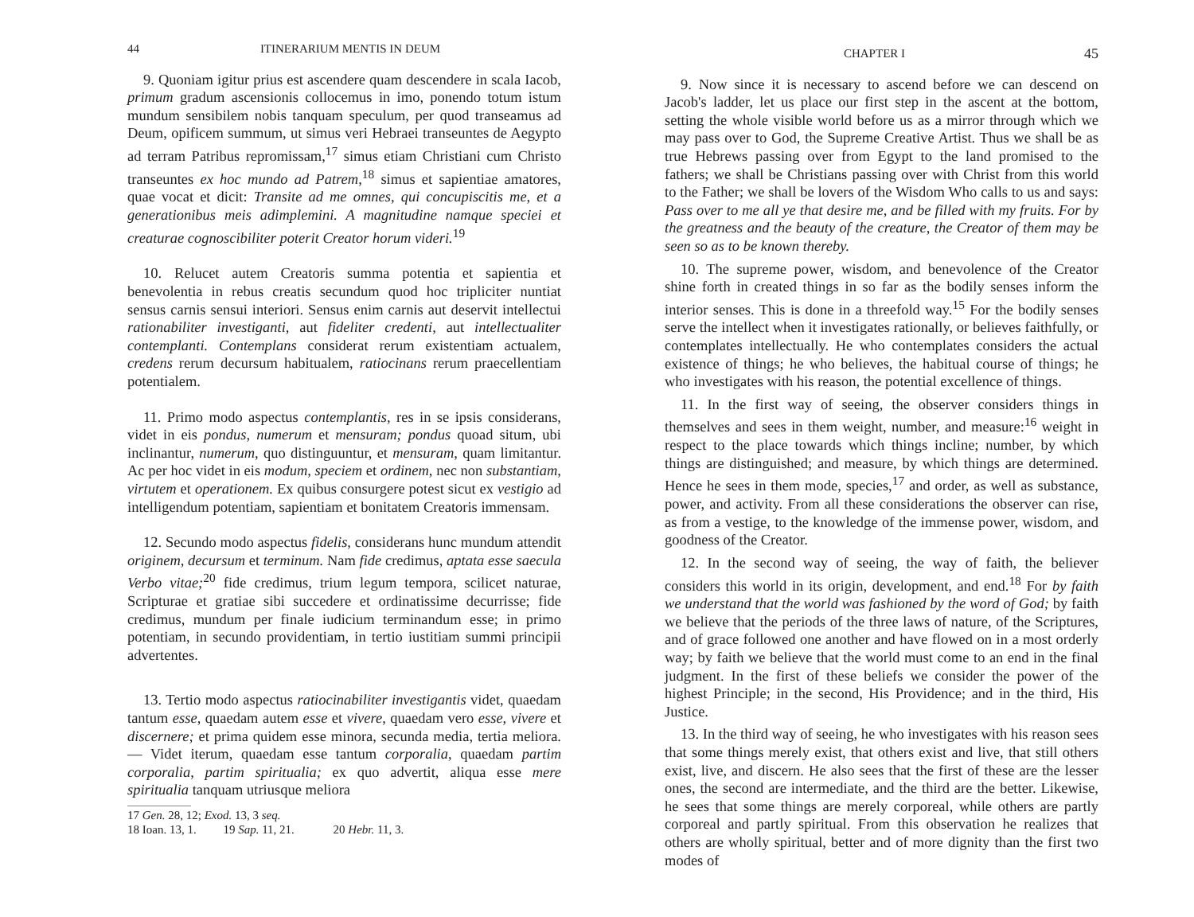44 ITINERARIUM MENTIS IN DEUM
9. Quoniam igitur prius est ascendere quam descendere in scala Iacob, primum gradum ascensionis collocemus in imo, ponendo totum istum mundum sensibilem nobis tanquam speculum, per quod transeamus ad Deum, opificem summum, ut simus veri Hebraei transeuntes de Aegypto ad terram Patribus repromissam,<sup>17</sup> simus etiam Christiani cum Christo transeuntes ex hoc mundo ad Patrem,<sup>18</sup> simus et sapientiae amatores, quae vocat et dicit: Transite ad me omnes, qui concupiscitis me, et a generationibus meis adimplemini. A magnitudine namque speciei et creaturae cognoscibiliter poterit Creator horum videri.<sup>19</sup>
10. Relucet autem Creatoris summa potentia et sapientia et benevolentia in rebus creatis secundum quod hoc tripliciter nuntiat sensus carnis sensui interiori. Sensus enim carnis aut deservit intellectui rationabiliter investiganti, aut fideliter credenti, aut intellectualiter contemplanti. Contemplans considerat rerum existentiam actualem, credens rerum decursum habitualem, ratiocinans rerum praecellentiam potentialem.
11. Primo modo aspectus contemplantis, res in se ipsis considerans, videt in eis pondus, numerum et mensuram; pondus quoad situm, ubi inclinantur, numerum, quo distinguuntur, et mensuram, quam limitantur. Ac per hoc videt in eis modum, speciem et ordinem, nec non substantiam, virtutem et operationem. Ex quibus consurgere potest sicut ex vestigio ad intelligendum potentiam, sapientiam et bonitatem Creatoris immensam.
12. Secundo modo aspectus fidelis, considerans hunc mundum attendit originem, decursum et terminum. Nam fide credimus, aptata esse saecula Verbo vitae;<sup>20</sup> fide credimus, trium legum tempora, scilicet naturae, Scripturae et gratiae sibi succedere et ordinatissime decurrisse; fide credimus, mundum per finale iudicium terminandum esse; in primo potentiam, in secundo providentiam, in tertio iustitiam summi principii advertentes.
13. Tertio modo aspectus ratiocinabiliter investigantis videt, quaedam tantum esse, quaedam autem esse et vivere, quaedam vero esse, vivere et discernere; et prima quidem esse minora, secunda media, tertia meliora. — Videt iterum, quaedam esse tantum corporalia, quaedam partim corporalia, partim spiritualia; ex quo advertit, aliqua esse mere spiritualia tanquam utriusque meliora
17 Gen. 28, 12; Exod. 13, 3 seq.
18 Ioan. 13, 1. 19 Sap. 11, 21. 20 Hebr. 11, 3.
CHAPTER I 45
9. Now since it is necessary to ascend before we can descend on Jacob's ladder, let us place our first step in the ascent at the bottom, setting the whole visible world before us as a mirror through which we may pass over to God, the Supreme Creative Artist. Thus we shall be as true Hebrews passing over from Egypt to the land promised to the fathers; we shall be Christians passing over with Christ from this world to the Father; we shall be lovers of the Wisdom Who calls to us and says: Pass over to me all ye that desire me, and be filled with my fruits. For by the greatness and the beauty of the creature, the Creator of them may be seen so as to be known thereby.
10. The supreme power, wisdom, and benevolence of the Creator shine forth in created things in so far as the bodily senses inform the interior senses. This is done in a threefold way.<sup>15</sup> For the bodily senses serve the intellect when it investigates rationally, or believes faithfully, or contemplates intellectually. He who contemplates considers the actual existence of things; he who believes, the habitual course of things; he who investigates with his reason, the potential excellence of things.
11. In the first way of seeing, the observer considers things in themselves and sees in them weight, number, and measure:<sup>16</sup> weight in respect to the place towards which things incline; number, by which things are distinguished; and measure, by which things are determined. Hence he sees in them mode, species,<sup>17</sup> and order, as well as substance, power, and activity. From all these considerations the observer can rise, as from a vestige, to the knowledge of the immense power, wisdom, and goodness of the Creator.
12. In the second way of seeing, the way of faith, the believer considers this world in its origin, development, and end.<sup>18</sup> For by faith we understand that the world was fashioned by the word of God; by faith we believe that the periods of the three laws of nature, of the Scriptures, and of grace followed one another and have flowed on in a most orderly way; by faith we believe that the world must come to an end in the final judgment. In the first of these beliefs we consider the power of the highest Principle; in the second, His Providence; and in the third, His Justice.
13. In the third way of seeing, he who investigates with his reason sees that some things merely exist, that others exist and live, that still others exist, live, and discern. He also sees that the first of these are the lesser ones, the second are intermediate, and the third are the better. Likewise, he sees that some things are merely corporeal, while others are partly corporeal and partly spiritual. From this observation he realizes that others are wholly spiritual, better and of more dignity than the first two modes of